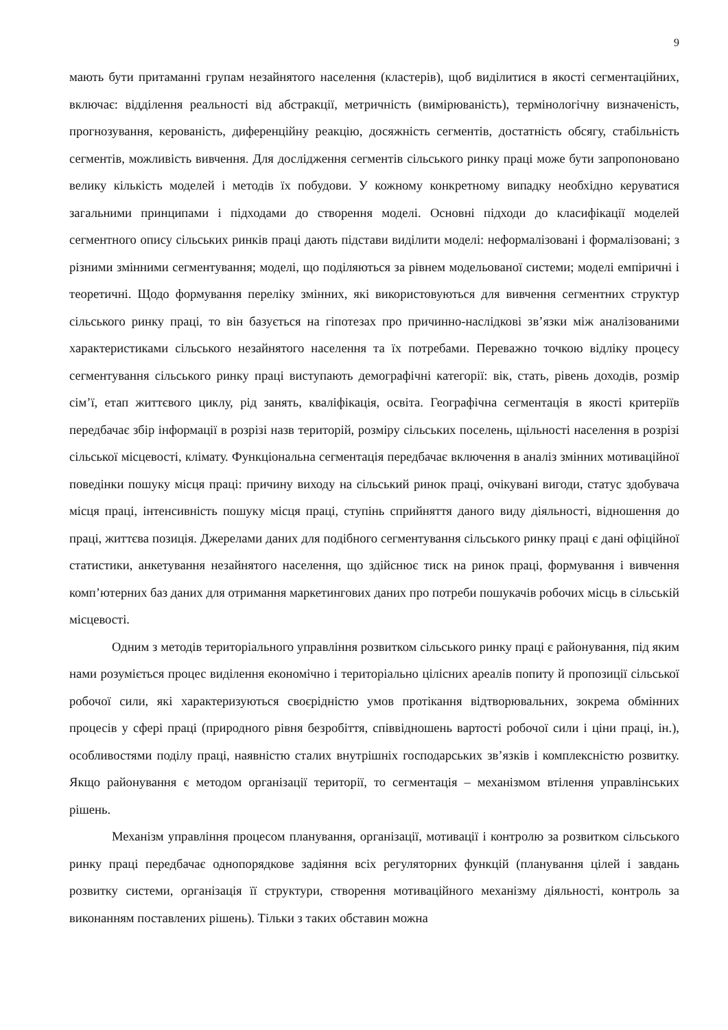9
мають бути притаманні групам незайнятого населення (кластерів), щоб виділитися в якості сегментаційних, включає: відділення реальності від абстракції, метричність (вимірюваність), термінологічну визначеність, прогнозування, керованість, диференційну реакцію, досяжність сегментів, достатність обсягу, стабільність сегментів, можливість вивчення. Для дослідження сегментів сільського ринку праці може бути запропоновано велику кількість моделей і методів їх побудови. У кожному конкретному випадку необхідно керуватися загальними принципами і підходами до створення моделі. Основні підходи до класифікації моделей сегментного опису сільських ринків праці дають підстави виділити моделі: неформалізовані і формалізовані; з різними змінними сегментування; моделі, що поділяються за рівнем модельованої системи; моделі емпіричні і теоретичні. Щодо формування переліку змінних, які використовуються для вивчення сегментних структур сільського ринку праці, то він базується на гіпотезах про причинно-наслідкові зв’язки між аналізованими характеристиками сільського незайнятого населення та їх потребами. Переважно точкою відліку процесу сегментування сільського ринку праці виступають демографічні категорії: вік, стать, рівень доходів, розмір сім’ї, етап життєвого циклу, рід занять, кваліфікація, освіта. Географічна сегментація в якості критеріїв передбачає збір інформації в розрізі назв територій, розміру сільських поселень, щільності населення в розрізі сільської місцевості, клімату. Функціональна сегментація передбачає включення в аналіз змінних мотиваційної поведінки пошуку місця праці: причину виходу на сільський ринок праці, очікувані вигоди, статус здобувача місця праці, інтенсивність пошуку місця праці, ступінь сприйняття даного виду діяльності, відношення до праці, життєва позиція. Джерелами даних для подібного сегментування сільського ринку праці є дані офіційної статистики, анкетування незайнятого населення, що здійснює тиск на ринок праці, формування і вивчення комп’ютерних баз даних для отримання маркетингових даних про потреби пошукачів робочих місць в сільській місцевості.
Одним з методів територіального управління розвитком сільського ринку праці є районування, під яким нами розуміється процес виділення економічно і територіально цілісних ареалів попиту й пропозиції сільської робочої сили, які характеризуються своєрідністю умов протікання відтворювальних, зокрема обмінних процесів у сфері праці (природного рівня безробіття, співвідношень вартості робочої сили і ціни праці, ін.), особливостями поділу праці, наявністю сталих внутрішніх господарських зв’язків і комплексністю розвитку. Якщо районування є методом організації території, то сегментація – механізмом втілення управлінських рішень.
Механізм управління процесом планування, організації, мотивації і контролю за розвитком сільського ринку праці передбачає однопорядкове задіяння всіх регуляторних функцій (планування цілей і завдань розвитку системи, організація її структури, створення мотиваційного механізму діяльності, контроль за виконанням поставлених рішень). Тільки з таких обставин можна